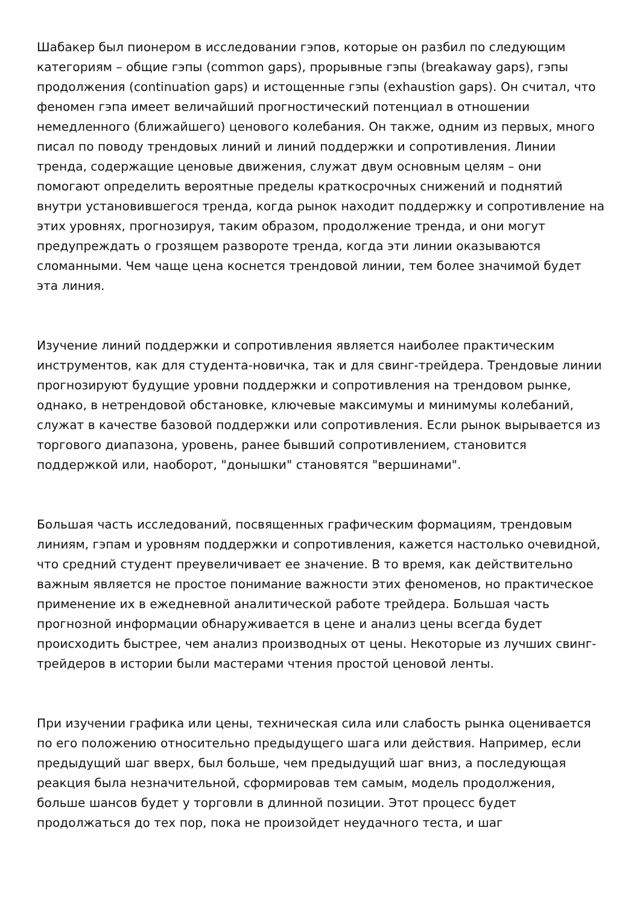Шабакер был пионером в исследовании гэпов, которые он разбил по следующим категориям – общие гэпы (common gaps), прорывные гэпы (breakaway gaps), гэпы продолжения (continuation gaps) и истощенные гэпы (exhaustion gaps). Он считал, что феномен гэпа имеет величайший прогностический потенциал в отношении немедленного (ближайшего) ценового колебания. Он также, одним из первых, много писал по поводу трендовых линий и линий поддержки и сопротивления. Линии тренда, содержащие ценовые движения, служат двум основным целям – они помогают определить вероятные пределы краткосрочных снижений и поднятий внутри установившегося тренда, когда рынок находит поддержку и сопротивление на этих уровнях, прогнозируя, таким образом, продолжение тренда, и они могут предупреждать о грозящем развороте тренда, когда эти линии оказываются сломанными. Чем чаще цена коснется трендовой линии, тем более значимой будет эта линия.
Изучение линий поддержки и сопротивления является наиболее практическим инструментов, как для студента-новичка, так и для свинг-трейдера. Трендовые линии прогнозируют будущие уровни поддержки и сопротивления на трендовом рынке, однако, в нетрендовой обстановке, ключевые максимумы и минимумы колебаний, служат в качестве базовой поддержки или сопротивления. Если рынок вырывается из торгового диапазона, уровень, ранее бывший сопротивлением, становится поддержкой или, наоборот, "донышки" становятся "вершинами".
Большая часть исследований, посвященных графическим формациям, трендовым линиям, гэпам и уровням поддержки и сопротивления, кажется настолько очевидной, что средний студент преувеличивает ее значение. В то время, как действительно важным является не простое понимание важности этих феноменов, но практическое применение их в ежедневной аналитической работе трейдера. Большая часть прогнозной информации обнаруживается в цене и анализ цены всегда будет происходить быстрее, чем анализ производных от цены. Некоторые из лучших свинг-трейдеров в истории были мастерами чтения простой ценовой ленты.
При изучении графика или цены, техническая сила или слабость рынка оценивается по его положению относительно предыдущего шага или действия. Например, если предыдущий шаг вверх, был больше, чем предыдущий шаг вниз, а последующая реакция была незначительной, сформировав тем самым, модель продолжения, больше шансов будет у торговли в длинной позиции. Этот процесс будет продолжаться до тех пор, пока не произойдет неудачного теста, и шаг